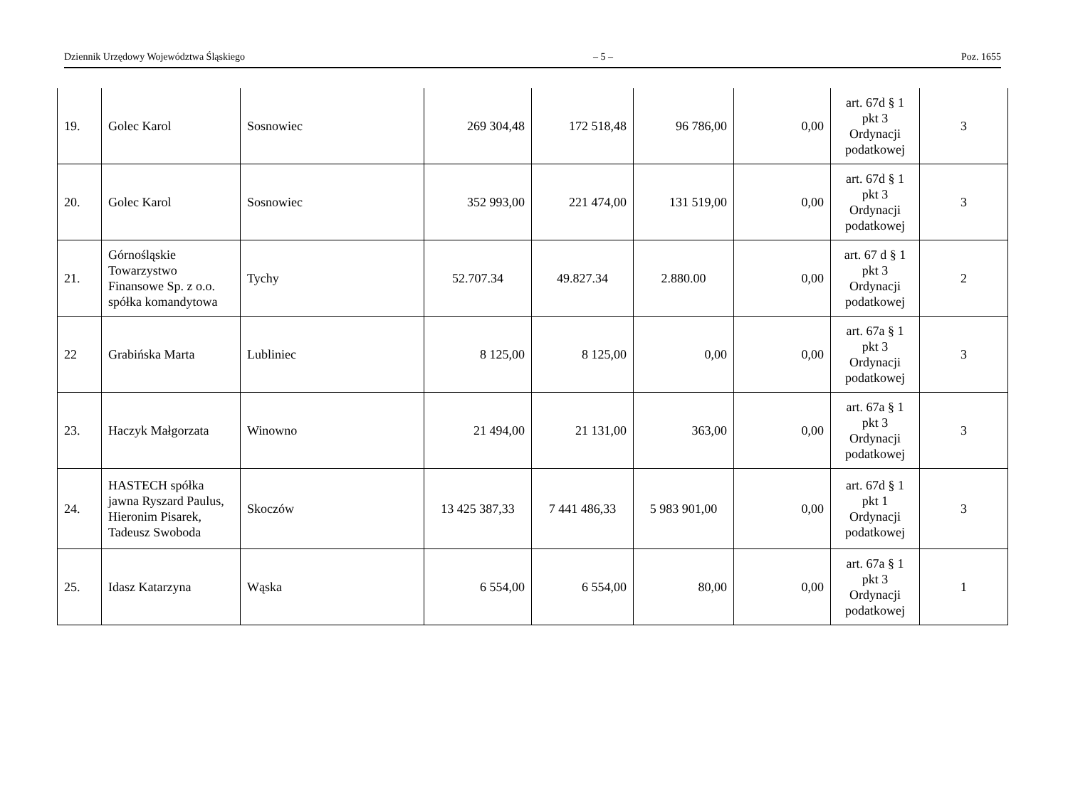Dziennik Urzędowy Województwa Śląskiego – 5 – Poz. 1655
| 19. | Golec Karol | Sosnowiec | 269 304,48 | 172 518,48 | 96 786,00 | 0,00 | art. 67d § 1 pkt 3 Ordynacji podatkowej | 3 |
| 20. | Golec Karol | Sosnowiec | 352 993,00 | 221 474,00 | 131 519,00 | 0,00 | art. 67d § 1 pkt 3 Ordynacji podatkowej | 3 |
| 21. | Górnośląskie Towarzystwo Finansowe Sp. z o.o. spółka komandytowa | Tychy | 52.707.34 | 49.827.34 | 2.880.00 | 0,00 | art. 67 d § 1 pkt 3 Ordynacji podatkowej | 2 |
| 22 | Grabińska Marta | Lubliniec | 8 125,00 | 8 125,00 | 0,00 | 0,00 | art. 67a § 1 pkt 3 Ordynacji podatkowej | 3 |
| 23. | Haczyk Małgorzata | Winowno | 21 494,00 | 21 131,00 | 363,00 | 0,00 | art. 67a § 1 pkt 3 Ordynacji podatkowej | 3 |
| 24. | HASTECH spółka jawna Ryszard Paulus, Hieronim Pisarek, Tadeusz Swoboda | Skoczów | 13 425 387,33 | 7 441 486,33 | 5 983 901,00 | 0,00 | art. 67d § 1 pkt 1 Ordynacji podatkowej | 3 |
| 25. | Idasz Katarzyna | Wąska | 6 554,00 | 6 554,00 | 80,00 | 0,00 | art. 67a § 1 pkt 3 Ordynacji podatkowej | 1 |